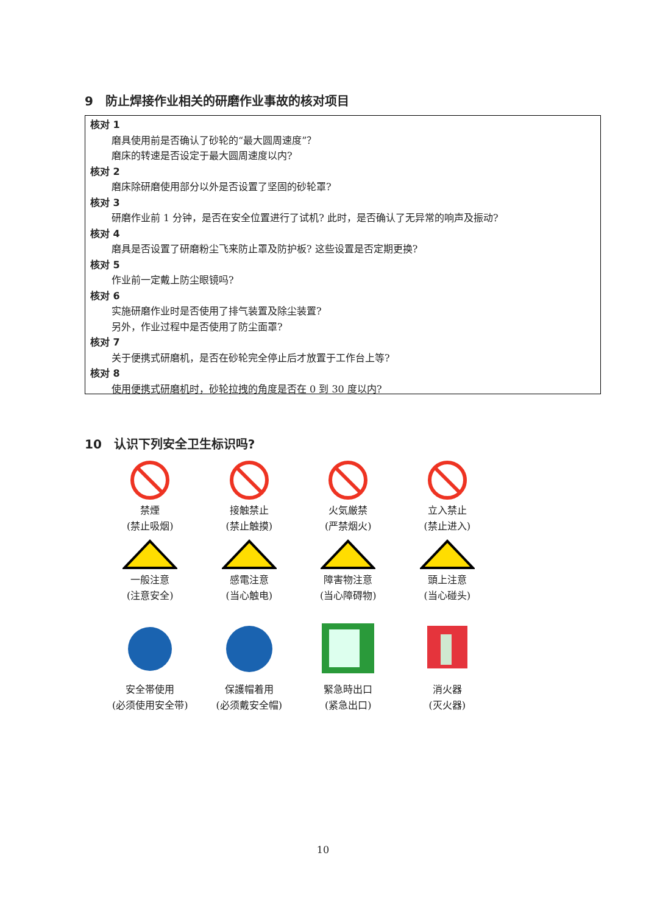9　防止焊接作业相关的研磨作业事故的核对项目
核对 1
磨具使用前是否确认了砂轮的“最大圆周速度”？
磨床的转速是否设定于最大圆周速度以内?
核对 2
磨床除研磨使用部分以外是否设置了坚固的砂轮罩?
核对 3
研磨作业前 1 分钟，是否在安全位置进行了试机? 此时，是否确认了无异常的响声及振动?
核对 4
磨具是否设置了研磨粉尘飞来防止罩及防护板? 这些设置是否定期更换?
核对 5
作业前一定戴上防尘眼镜吗?
核对 6
实施研磨作业时是否使用了排气装置及除尘装置?
另外，作业过程中是否使用了防尘面罩?
核对 7
关于便携式研磨机，是否在砂轮完全停止后才放置于工作台上等?
核对 8
使用便携式研磨机时，砂轮拉拽的角度是否在 0 到 30 度以内?
10　认识下列安全卫生标识吗?
禁煙
(禁止吸烟)
接触禁止
(禁止触摸)
火気厳禁
(严禁烟火)
立入禁止
(禁止进入)
一般注意
(注意安全)
感電注意
(当心触电)
障害物注意
(当心障碍物)
頭上注意
(当心碰头)
安全帯使用
(必须使用安全带)
保護帽着用
(必须戴安全帽)
緊急時出口
(紧急出口)
消火器
(灭火器)
10